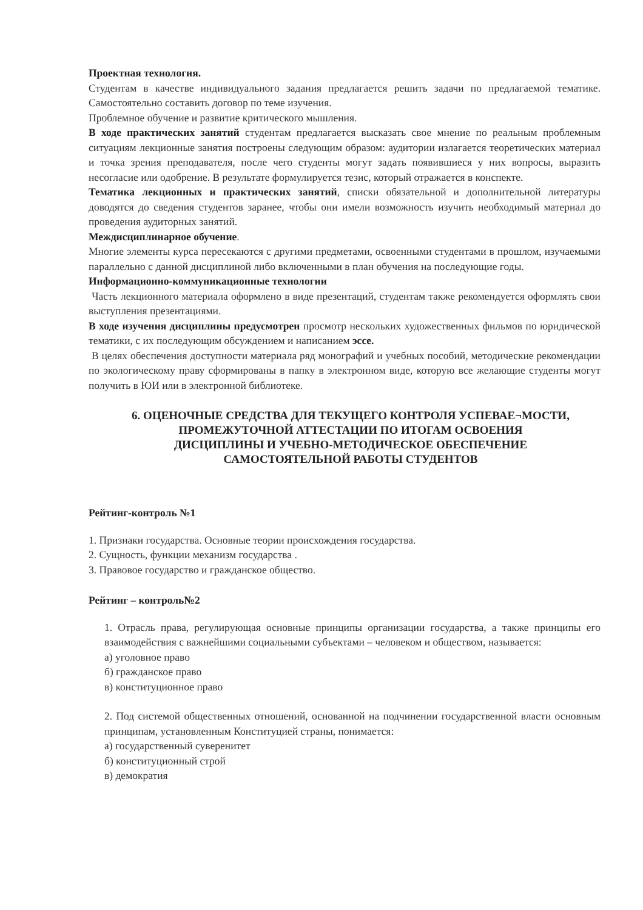Проектная технология.
Студентам в качестве индивидуального задания предлагается решить задачи по предлагаемой тематике. Самостоятельно составить договор по теме изучения.
Проблемное обучение и развитие критического мышления.
В ходе практических занятий студентам предлагается высказать свое мнение по реальным проблемным ситуациям лекционные занятия построены следующим образом: аудитории излагается теоретических материал и точка зрения преподавателя, после чего студенты могут задать появившиеся у них вопросы, выразить несогласие или одобрение. В результате формулируется тезис, который отражается в конспекте.
Тематика лекционных и практических занятий, списки обязательной и дополнительной литературы доводятся до сведения студентов заранее, чтобы они имели возможность изучить необходимый материал до проведения аудиторных занятий.
Междисциплинарное обучение.
Многие элементы курса пересекаются с другими предметами, освоенными студентами в прошлом, изучаемыми параллельно с данной дисциплиной либо включенными в план обучения на последующие годы.
Информационно-коммуникационные технологии
Часть лекционного материала оформлено в виде презентаций, студентам также рекомендуется оформлять свои выступления презентациями.
В ходе изучения дисциплины предусмотрен просмотр нескольких художественных фильмов по юридической тематики, с их последующим обсуждением и написанием эссе.
В целях обеспечения доступности материала ряд монографий и учебных пособий, методические рекомендации по экологическому праву сформированы в папку в электронном виде, которую все желающие студенты могут получить в ЮИ или в электронной библиотеке.
6. ОЦЕНОЧНЫЕ СРЕДСТВА ДЛЯ ТЕКУЩЕГО КОНТРОЛЯ УСПЕВАЕ¬МОСТИ,
ПРОМЕЖУТОЧНОЙ АТТЕСТАЦИИ ПО ИТОГАМ ОСВОЕНИЯ
ДИСЦИПЛИНЫ И УЧЕБНО-МЕТОДИЧЕСКОЕ ОБЕСПЕЧЕНИЕ
САМОСТОЯТЕЛЬНОЙ РАБОТЫ СТУДЕНТОВ
Рейтинг-контроль №1
1. Признаки государства. Основные теории происхождения государства.
2. Сущность, функции механизм государства .
3. Правовое государство и гражданское общество.
Рейтинг – контроль№2
1. Отрасль права, регулирующая основные принципы организации государства, а также принципы его взаимодействия с важнейшими социальными субъектами – человеком и обществом, называется:
а) уголовное право
б) гражданское право
в) конституционное право
2. Под системой общественных отношений, основанной на подчинении государственной власти основным принципам, установленным Конституцией страны, понимается:
а) государственный суверенитет
б) конституционный строй
в) демократия